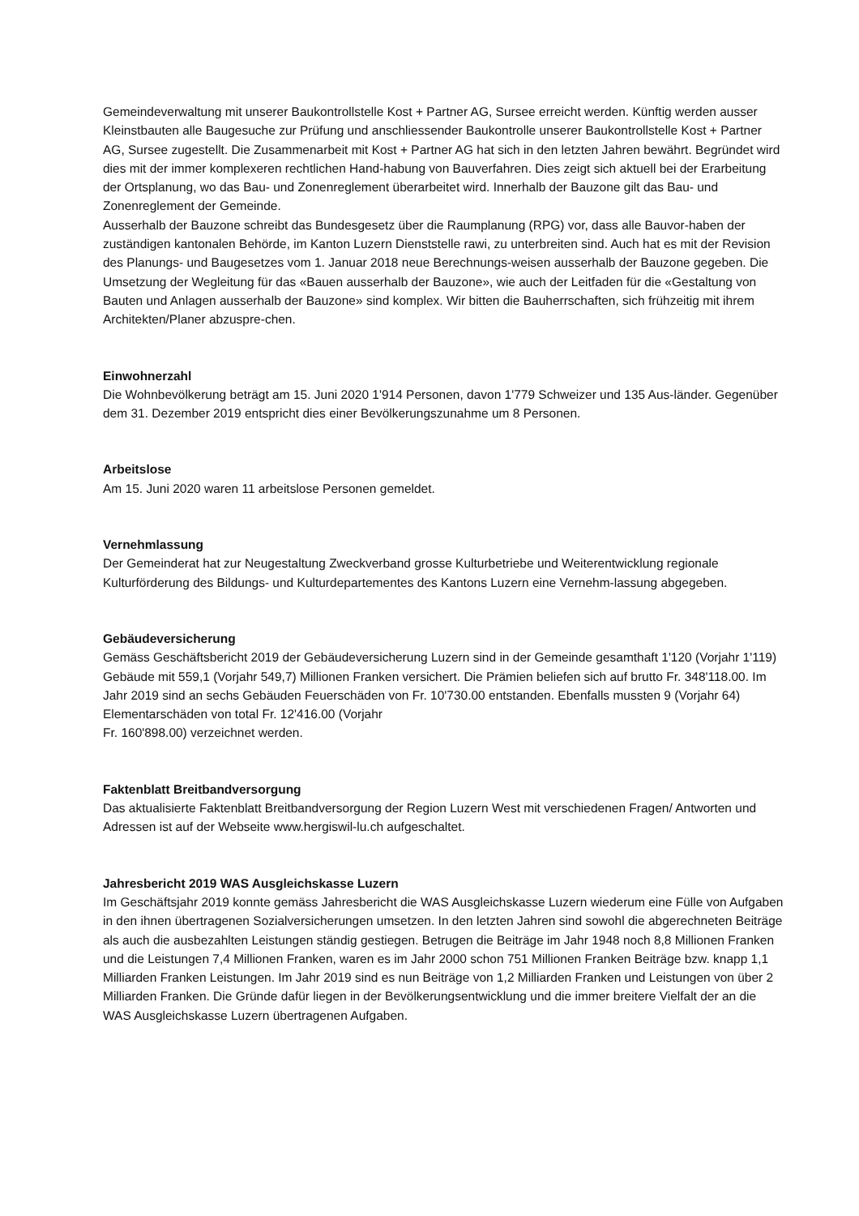Gemeindeverwaltung mit unserer Baukontrollstelle Kost + Partner AG, Sursee erreicht werden. Künftig werden ausser Kleinstbauten alle Baugesuche zur Prüfung und anschliessender Baukontrolle unserer Baukontrollstelle Kost + Partner AG, Sursee zugestellt. Die Zusammenarbeit mit Kost + Partner AG hat sich in den letzten Jahren bewährt. Begründet wird dies mit der immer komplexeren rechtlichen Hand-habung von Bauverfahren. Dies zeigt sich aktuell bei der Erarbeitung der Ortsplanung, wo das Bau- und Zonenreglement überarbeitet wird. Innerhalb der Bauzone gilt das Bau- und Zonenreglement der Gemeinde.
Ausserhalb der Bauzone schreibt das Bundesgesetz über die Raumplanung (RPG) vor, dass alle Bauvor-haben der zuständigen kantonalen Behörde, im Kanton Luzern Dienststelle rawi, zu unterbreiten sind. Auch hat es mit der Revision des Planungs- und Baugesetzes vom 1. Januar 2018 neue Berechnungs-weisen ausserhalb der Bauzone gegeben. Die Umsetzung der Wegleitung für das «Bauen ausserhalb der Bauzone», wie auch der Leitfaden für die «Gestaltung von Bauten und Anlagen ausserhalb der Bauzone» sind komplex. Wir bitten die Bauherrschaften, sich frühzeitig mit ihrem Architekten/Planer abzuspre-chen.
Einwohnerzahl
Die Wohnbevölkerung beträgt am 15. Juni 2020 1'914 Personen, davon 1'779 Schweizer und 135 Aus-länder. Gegenüber dem 31. Dezember 2019 entspricht dies einer Bevölkerungszunahme um 8 Personen.
Arbeitslose
Am 15. Juni 2020 waren 11 arbeitslose Personen gemeldet.
Vernehmlassung
Der Gemeinderat hat zur Neugestaltung Zweckverband grosse Kulturbetriebe und Weiterentwicklung regionale Kulturförderung des Bildungs- und Kulturdepartementes des Kantons Luzern eine Vernehm-lassung abgegeben.
Gebäudeversicherung
Gemäss Geschäftsbericht 2019 der Gebäudeversicherung Luzern sind in der Gemeinde gesamthaft 1'120 (Vorjahr 1'119) Gebäude mit 559,1 (Vorjahr 549,7) Millionen Franken versichert. Die Prämien beliefen sich auf brutto Fr. 348'118.00. Im Jahr 2019 sind an sechs Gebäuden Feuerschäden von Fr. 10'730.00 entstanden. Ebenfalls mussten 9 (Vorjahr 64) Elementarschäden von total Fr. 12'416.00 (Vorjahr
Fr. 160'898.00) verzeichnet werden.
Faktenblatt Breitbandversorgung
Das aktualisierte Faktenblatt Breitbandversorgung der Region Luzern West mit verschiedenen Fragen/ Antworten und Adressen ist auf der Webseite www.hergiswil-lu.ch aufgeschaltet.
Jahresbericht 2019 WAS Ausgleichskasse Luzern
Im Geschäftsjahr 2019 konnte gemäss Jahresbericht die WAS Ausgleichskasse Luzern wiederum eine Fülle von Aufgaben in den ihnen übertragenen Sozialversicherungen umsetzen. In den letzten Jahren sind sowohl die abgerechneten Beiträge als auch die ausbezahlten Leistungen ständig gestiegen. Betrugen die Beiträge im Jahr 1948 noch 8,8 Millionen Franken und die Leistungen 7,4 Millionen Franken, waren es im Jahr 2000 schon 751 Millionen Franken Beiträge bzw. knapp 1,1 Milliarden Franken Leistungen. Im Jahr 2019 sind es nun Beiträge von 1,2 Milliarden Franken und Leistungen von über 2 Milliarden Franken. Die Gründe dafür liegen in der Bevölkerungsentwicklung und die immer breitere Vielfalt der an die WAS Ausgleichskasse Luzern übertragenen Aufgaben.